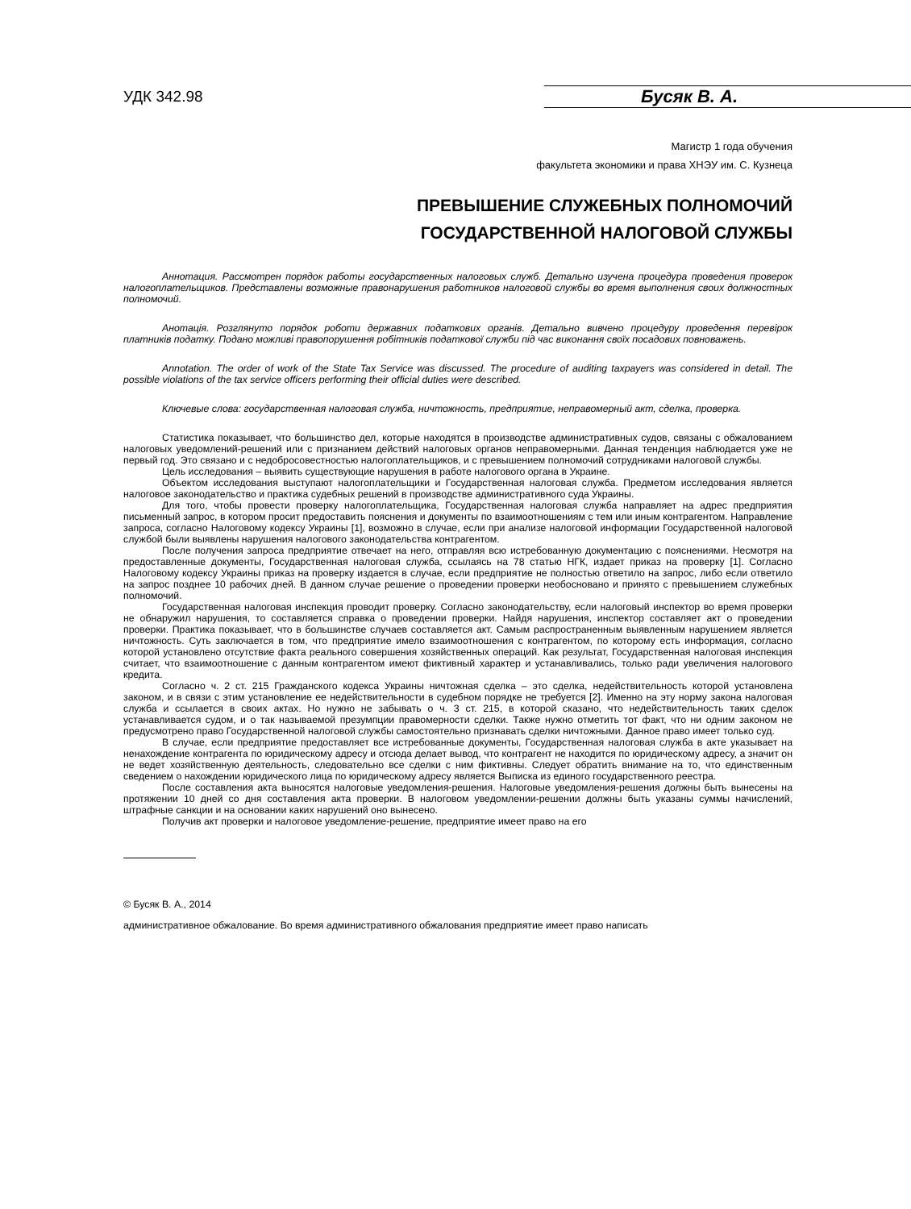УДК 342.98
Бусяк В. А.
Магистр 1 года обучения
факультета экономики и права ХНЭУ им. С. Кузнеца
ПРЕВЫШЕНИЕ СЛУЖЕБНЫХ ПОЛНОМОЧИЙ
ГОСУДАРСТВЕННОЙ НАЛОГОВОЙ СЛУЖБЫ
Аннотация. Рассмотрен порядок работы государственных налоговых служб. Детально изучена процедура проведения проверок налогоплательщиков. Представлены возможные правонарушения работников налоговой службы во время выполнения своих должностных полномочий.
Анотація. Розглянуто порядок роботи державних податкових органів. Детально вивчено процедуру проведення перевірок платників податку. Подано можливі правопорушення робітників податкової служби під час виконання своїх посадових повноважень.
Annotation. The order of work of the State Tax Service was discussed. The procedure of auditing taxpayers was considered in detail. The possible violations of the tax service officers performing their official duties were described.
Ключевые слова: государственная налоговая служба, ничтожность, предприятие, неправомерный акт, сделка, проверка.
Статистика показывает, что большинство дел, которые находятся в производстве административных судов, связаны с обжалованием налоговых уведомлений-решений или с признанием действий налоговых органов неправомерными. Данная тенденция наблюдается уже не первый год. Это связано и с недобросовестностью налогоплательщиков, и с превышением полномочий сотрудниками налоговой службы.
Цель исследования – выявить существующие нарушения в работе налогового органа в Украине.
Объектом исследования выступают налогоплательщики и Государственная налоговая служба. Предметом исследования является налоговое законодательство и практика судебных решений в производстве административного суда Украины.
Для того, чтобы провести проверку налогоплательщика, Государственная налоговая служба направляет на адрес предприятия письменный запрос, в котором просит предоставить пояснения и документы по взаимоотношениям с тем или иным контрагентом. Направление запроса, согласно Налоговому кодексу Украины [1], возможно в случае, если при анализе налоговой информации Государственной налоговой службой были выявлены нарушения налогового законодательства контрагентом.
После получения запроса предприятие отвечает на него, отправляя всю истребованную документацию с пояснениями. Несмотря на предоставленные документы, Государственная налоговая служба, ссылаясь на 78 статью НГК, издает приказ на проверку [1]. Согласно Налоговому кодексу Украины приказ на проверку издается в случае, если предприятие не полностью ответило на запрос, либо если ответило на запрос позднее 10 рабочих дней. В данном случае решение о проведении проверки необосновано и принято с превышением служебных полномочий.
Государственная налоговая инспекция проводит проверку. Согласно законодательству, если налоговый инспектор во время проверки не обнаружил нарушения, то составляется справка о проведении проверки. Найдя нарушения, инспектор составляет акт о проведении проверки. Практика показывает, что в большинстве случаев составляется акт. Самым распространенным выявленным нарушением является ничтожность. Суть заключается в том, что предприятие имело взаимоотношения с контрагентом, по которому есть информация, согласно которой установлено отсутствие факта реального совершения хозяйственных операций. Как результат, Государственная налоговая инспекция считает, что взаимоотношение с данным контрагентом имеют фиктивный характер и устанавливались, только ради увеличения налогового кредита.
Согласно ч. 2 ст. 215 Гражданского кодекса Украины ничтожная сделка – это сделка, недействительность которой установлена законом, и в связи с этим установление ее недействительности в судебном порядке не требуется [2]. Именно на эту норму закона налоговая служба и ссылается в своих актах. Но нужно не забывать о ч. 3 ст. 215, в которой сказано, что недействительность таких сделок устанавливается судом, и о так называемой презумпции правомерности сделки. Также нужно отметить тот факт, что ни одним законом не предусмотрено право Государственной налоговой службы самостоятельно признавать сделки ничтожными. Данное право имеет только суд.
В случае, если предприятие предоставляет все истребованные документы, Государственная налоговая служба в акте указывает на ненахождение контрагента по юридическому адресу и отсюда делает вывод, что контрагент не находится по юридическому адресу, а значит он не ведет хозяйственную деятельность, следовательно все сделки с ним фиктивны. Следует обратить внимание на то, что единственным сведением о нахождении юридического лица по юридическому адресу является Выписка из единого государственного реестра.
После составления акта выносятся налоговые уведомления-решения. Налоговые уведомления-решения должны быть вынесены на протяжении 10 дней со дня составления акта проверки. В налоговом уведомлении-решении должны быть указаны суммы начислений, штрафные санкции и на основании каких нарушений оно вынесено.
Получив акт проверки и налоговое уведомление-решение, предприятие имеет право на его
© Бусяк В. А., 2014
административное обжалование. Во время административного обжалования предприятие имеет право написать